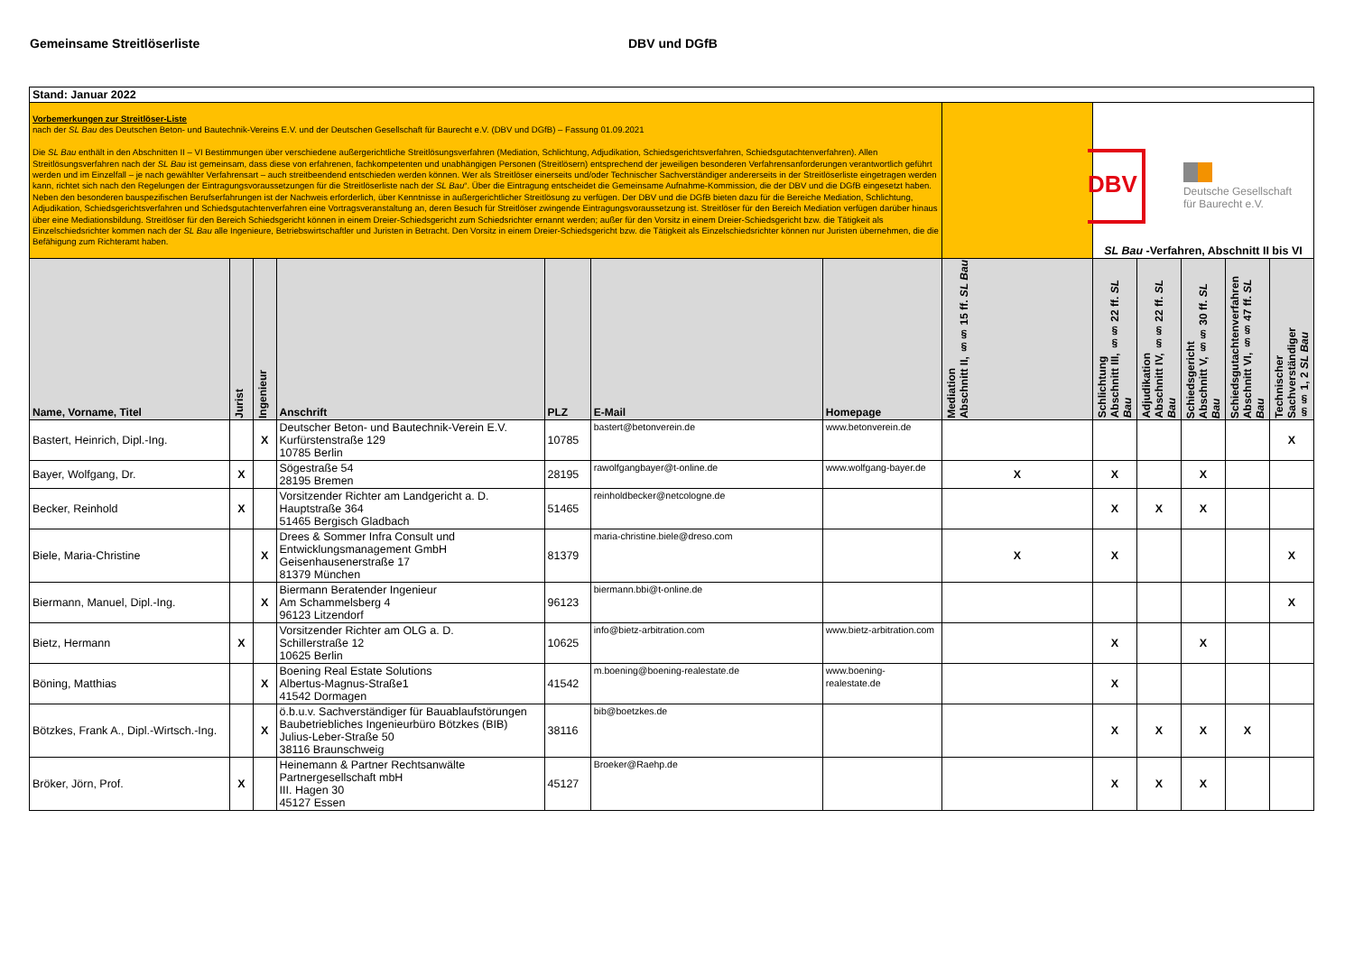Gemeinsame Streitlöserliste DBV und DGfB
| Stand: Januar 2022 | | | | | | | | | | | | |
| Vorbemerkungen zur Streitlöser-Liste nach der SL Bau des Deutschen Beton- und Bautechnik-Vereins E.V. und der Deutschen Gesellschaft für Baurecht e.V. (DBV und DGfB) – Fassung 01.09.2021 Die SL Bau enthält in den Abschnitten II – VI Bestimmungen über verschiedene außergerichtliche Streitlösungsverfahren (Mediation, Schlichtung, Adjudikation, Schiedsgerichtsverfahren, Schiedsgutachtenverfahren). Allen Streitlösungsverfahren nach der SL Bau ist gemeinsam, dass diese von erfahrenen, fachkompetenten und unabhängigen Personen (Streitlösern) entsprechend der jeweiligen besonderen Verfahrensanforderungen verantwortlich geführt werden und im Einzelfall – je nach gewählter Verfahrensart – auch streitbeendend entschieden werden können. Wer als Streitlöser einerseits und/oder Technischer Sachverständiger andererseits in der Streitlöserliste eingetragen werden kann, richtet sich nach den Regelungen der Eintragungsvoraussetzungen für die Streitlöserliste nach der SL Bau “. Über die Eintragung entscheidet die Gemeinsame Aufnahme-Kommission, die der DBV und die DGfB eingesetzt haben. Neben den besonderen bauspezifischen Berufserfahrungen ist der Nachweis erforderlich, über Kenntnisse in außergerichtlicher Streitlösung zu verfügen. Der DBV und die DGfB bieten dazu für die Bereiche Mediation, Schlichtung, Adjudikation, Schiedsgerichtsverfahren und Schiedsgutachtenverfahren eine Vortragsveranstaltung an, deren Besuch für Streitlöser zwingende Eintragungsvoraussetzung ist. Streitlöser für den Bereich Mediation verfügen darüber hinaus über eine Mediationsbildung. Streitlöser für den Bereich Schiedsgericht können in einem Dreier-Schiedsgericht zum Schiedsrichter ernannt werden; außer für den Vorsitz in einem Dreier-Schiedsgericht bzw. die Tätigkeit als Einzelschiedsrichter kommen nach der SL Bau alle Ingenieure, Betriebswirtschaftler und Juristen in Betracht. Den Vorsitz in einem Dreier-Schiedsgericht bzw. die Tätigkeit als Einzelschiedsrichter können nur Juristen übernehmen, die die Befähigung zum Richteramt haben. | | | | | | | | DBV Deutsche Gesellschaft für Baurecht e.V. SL Bau -Verfahren, Abschnitt II bis VI | | | | |
| Name, Vorname, Titel | Jurist | Ingenieur | Anschrift | PLZ | E-Mail | Homepage | Mediation Abschnitt II, §§ 15 ff. SL Bau | Schlichtung Abschnitt III, §§ 22 ff. SL Bau | Adjudikation Abschnitt IV, §§ 22 ff. SL Bau | Schiedsgericht Abschnitt V, §§ 30 ff. SL Bau | Schiedsgutachtenverfahren Abschnitt VI, §§ 47 ff. SL Bau | Technischer Sachverständiger §§ 1, 2 SL Bau |
| Bastert, Heinrich, Dipl.-Ing. | | X | Deutscher Beton- und Bautechnik-Verein E.V. Kurfürstenstraße 129 10785 Berlin | 10785 | bastert@betonverein.de | www.betonverein.de | | | | | | X |
| Bayer, Wolfgang, Dr. | X | | Sögestraße 54 28195 Bremen | 28195 | rawolfgangbayer@t-online.de | www.wolfgang-bayer.de | X | X | | X | | |
| Becker, Reinhold | X | | Vorsitzender Richter am Landgericht a. D. Hauptstraße 364 51465 Bergisch Gladbach | 51465 | reinholdbecker@netcologne.de | | | X | X | X | | |
| Biele, Maria-Christine | | X | Drees & Sommer Infra Consult und Entwicklungsmanagement GmbH Geisenhausenerstraße 17 81379 München | 81379 | maria-christine.biele@dreso.com | | X | X | | | | X |
| Biermann, Manuel, Dipl.-Ing. | | X | Biermann Beratender Ingenieur Am Schammelsberg 4 96123 Litzendorf | 96123 | biermann.bbi@t-online.de | | | | | | | X |
| Bietz, Hermann | X | | Vorsitzender Richter am OLG a. D. Schillerstraße 12 10625 Berlin | 10625 | info@bietz-arbitration.com | www.bietz-arbitration.com | | X | | X | | |
| Böning, Matthias | | X | Boening Real Estate Solutions Albertus-Magnus-Straße1 41542 Dormagen | 41542 | m.boening@boening-realestate.de | www.boening-realestate.de | | X | | | | |
| Bötzkes, Frank A., Dipl.-Wirtsch.-Ing. | | X | ö.b.u.v. Sachverständiger für Bauablaufstörungen Baubetriebliches Ingenieurbüro Bötzkes (BIB) Julius-Leber-Straße 50 38116 Braunschweig | 38116 | bib@boetzkes.de | | | X | X | X | X | |
| Bröker, Jörn, Prof. | X | | Heinemann & Partner Rechtsanwälte Partnergesellschaft mbH III. Hagen 30 45127 Essen | 45127 | Broeker@Raehp.de | | | X | X | X | | |